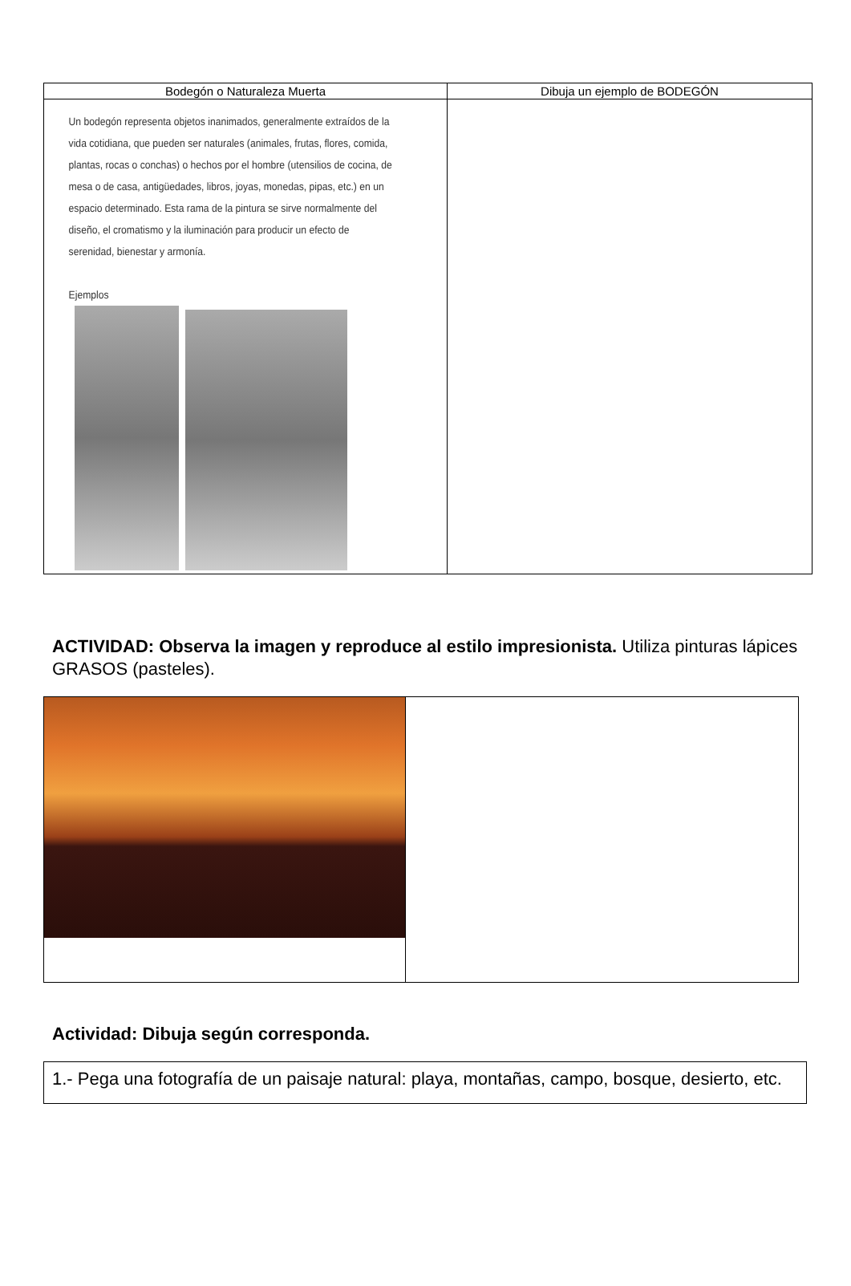| Bodegón o Naturaleza Muerta | Dibuja un ejemplo de BODEGÓN |
| --- | --- |
| Un bodegón representa objetos inanimados, generalmente extraídos de la vida cotidiana, que pueden ser naturales (animales, frutas, flores, comida, plantas, rocas o conchas) o hechos por el hombre (utensilios de cocina, de mesa o de casa, antigüedades, libros, joyas, monedas, pipas, etc.) en un espacio determinado. Esta rama de la pintura se sirve normalmente del diseño, el cromatismo y la iluminación para producir un efecto de serenidad, bienestar y armonía. Ejemplos | |
ACTIVIDAD: Observa la imagen y reproduce al estilo impresionista. Utiliza pinturas lápices GRASOS (pasteles).
Actividad: Dibuja según corresponda.
| 1.- Pega una fotografía de un paisaje natural: playa, montañas, campo, bosque, desierto, etc. |